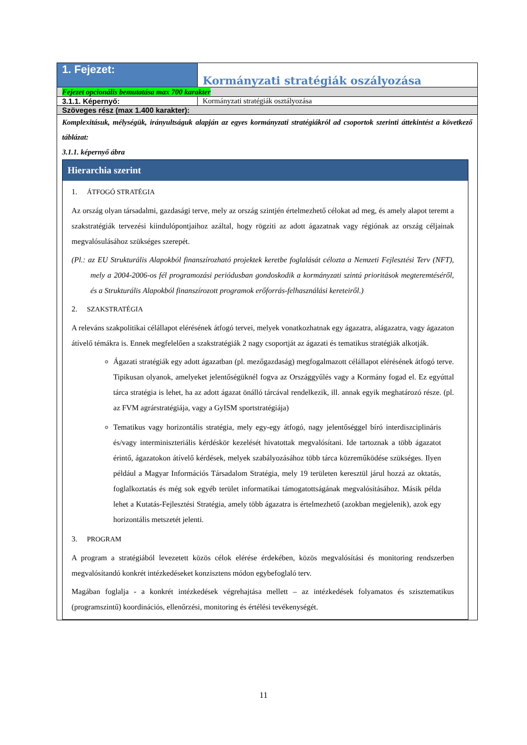| 1. Fejezet: | Kormányzati stratégiák oszályozása |
| Fejezet opcionális bemutatása max 700 karakter | |
| 3.1.1. Képernyő: | Kormányzati stratégiák osztályozása |
| Szöveges rész (max 1.400 karakter): | |
| Komplexitásuk, mélységük, irányultságuk alapján az egyes kormányzati stratégiákról ad csoportok szerinti áttekintést a következő táblázat: 3.1.1. képernyő ábra Hierarchia szerint 1. ÁTFOGÓ STRATÉGIA Az ország olyan társadalmi, gazdasági terve, mely az ország szintjén értelmezhető célokat ad meg, és amely alapot teremt a szakstratégiák tervezési kiindulópontjaihoz azáltal, hogy rögziti az adott ágazatnak vagy régiónak az ország céljainak megvalósulásához szükséges szerepét. (Pl.: az EU Strukturális Alapokból finanszírozható projektek keretbe foglalását célozta a Nemzeti Fejlesztési Terv (NFT), mely a 2004-2006-os fél programozási periódusban gondoskodik a kormányzati szintú prioritások megteremtéséről, és a Strukturális Alapokból finanszírozott programok erőforrás-felhasználási kereteiről.) 2. SZAKSTRATÉGIA A releváns szakpolitikai célállapot elérésének átfogó tervei, melyek vonatkozhatnak egy ágazatra, alágazatra, vagy ágazaton átívelő témákra is. Ennek megfelelően a szakstratégiák 2 nagy csoportját az ágazati és tematikus stratégiák alkotják. Ágazati stratégiák egy adott ágazatban (pl. mezőgazdaság) megfogalmazott célállapot elérésének átfogó terve. Tipikusan olyanok, amelyeket jelentőségüknél fogva az Országgyűlés vagy a Kormány fogad el. Ez egyúttal tárca stratégia is lehet, ha az adott ágazat önálló tárcával rendelkezik, ill. annak egyik meghatározó része. (pl. az FVM agrárstratégiája, vagy a GyISM sportstratégiája) Tematikus vagy horizontális stratégia, mely egy-egy átfogó, nagy jelentőséggel bíró interdiszciplináris és/vagy interminiszteriális kérdéskör kezelését hivatottak megvalósítani. Ide tartoznak a több ágazatot érintő, ágazatokon átívelő kérdések, melyek szabályozásához több tárca közreműködése szükséges. Ilyen például a Magyar Információs Társadalom Stratégia, mely 19 területen keresztül járul hozzá az oktatás, foglalkoztatás és még sok egyéb terület informatikai támogatottságának megvalósításához. Másik példa lehet a Kutatás-Fejlesztési Stratégia, amely több ágazatra is értelmezhető (azokban megjelenik), azok egy horizontális metszetét jelenti. 3. PROGRAM A program a stratégiából levezetett közös célok elérése érdekében, közös megvalósítási és monitoring rendszerben megvalósítandó konkrét intézkedéseket konzisztens módon egybefoglaló terv. Magában foglalja - a konkrét intézkedések végrehajtása mellett – az intézkedések folyamatos és szisztematikus (programszintű) koordinációs, ellenőrzési, monitoring és értélési tevékenységét. | |
11